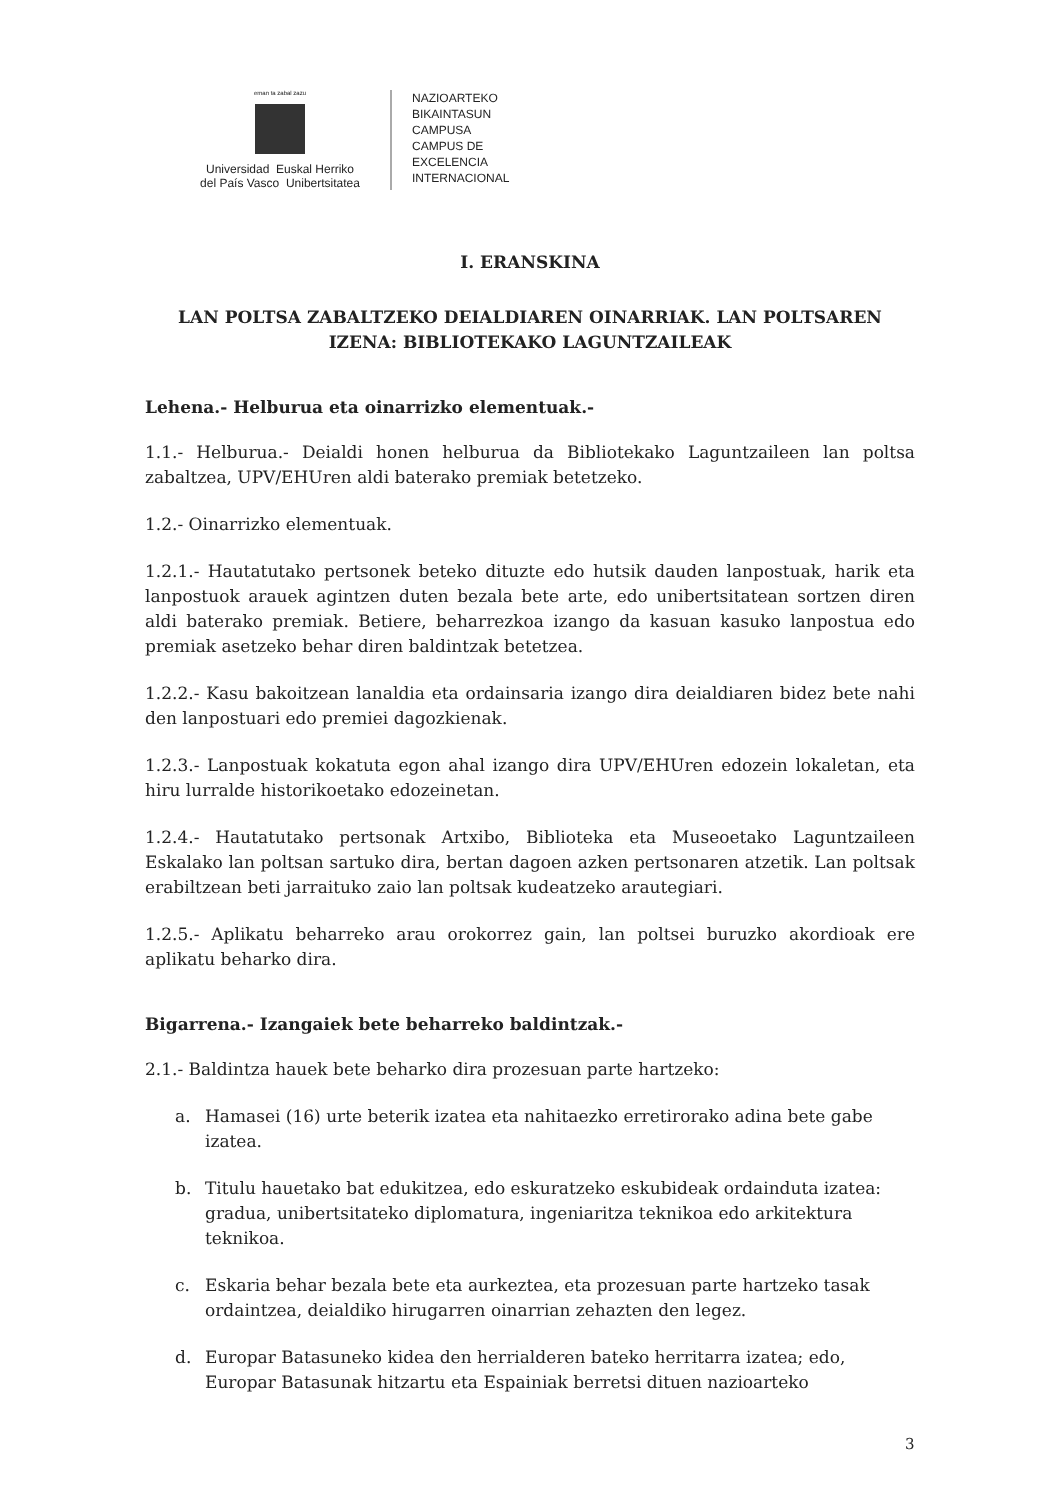eman ta zabal zazu
Universidad Euskal Herriko
del País Vasco Unibertsitatea
NAZIOARTEKO
BIKAINTASUN
CAMPUSA
CAMPUS DE
EXCELENCIA
INTERNACIONAL
I. ERANSKINA
LAN POLTSA ZABALTZEKO DEIALDIAREN OINARRIAK. LAN POLTSAREN IZENA: BIBLIOTEKAKO LAGUNTZAILEAK
Lehena.- Helburua eta oinarrizko elementuak.-
1.1.- Helburua.- Deialdi honen helburua da Bibliotekako Laguntzaileen lan poltsa zabaltzea, UPV/EHUren aldi baterako premiak betetzeko.
1.2.- Oinarrizko elementuak.
1.2.1.- Hautatutako pertsonek beteko dituzte edo hutsik dauden lanpostuak, harik eta lanpostuok arauek agintzen duten bezala bete arte, edo unibertsitatean sortzen diren aldi baterako premiak. Betiere, beharrezkoa izango da kasuan kasuko lanpostua edo premiak asetzeko behar diren baldintzak betetzea.
1.2.2.- Kasu bakoitzean lanaldia eta ordainsaria izango dira deialdiaren bidez bete nahi den lanpostuari edo premiei dagozkienak.
1.2.3.- Lanpostuak kokatuta egon ahal izango dira UPV/EHUren edozein lokaletan, eta hiru lurralde historikoetako edozeinetan.
1.2.4.- Hautatutako pertsonak Artxibo, Biblioteka eta Museoetako Laguntzaileen Eskalako lan poltsan sartuko dira, bertan dagoen azken pertsonaren atzetik. Lan poltsak erabiltzean beti jarraituko zaio lan poltsak kudeatzeko arautegiari.
1.2.5.- Aplikatu beharreko arau orokorrez gain, lan poltsei buruzko akordioak ere aplikatu beharko dira.
Bigarrena.- Izangaiek bete beharreko baldintzak.-
2.1.- Baldintza hauek bete beharko dira prozesuan parte hartzeko:
a. Hamasei (16) urte beterik izatea eta nahitaezko erretirorako adina bete gabe izatea.
b. Titulu hauetako bat edukitzea, edo eskuratzeko eskubideak ordainduta izatea: gradua, unibertsitateko diplomatura, ingeniaritza teknikoa edo arkitektura teknikoa.
c. Eskaria behar bezala bete eta aurkeztea, eta prozesuan parte hartzeko tasak ordaintzea, deialdiko hirugarren oinarrian zehazten den legez.
d. Europar Batasuneko kidea den herrialderen bateko herritarra izatea; edo, Europar Batasunak hitzartu eta Espainiak berretsi dituen nazioarteko
3